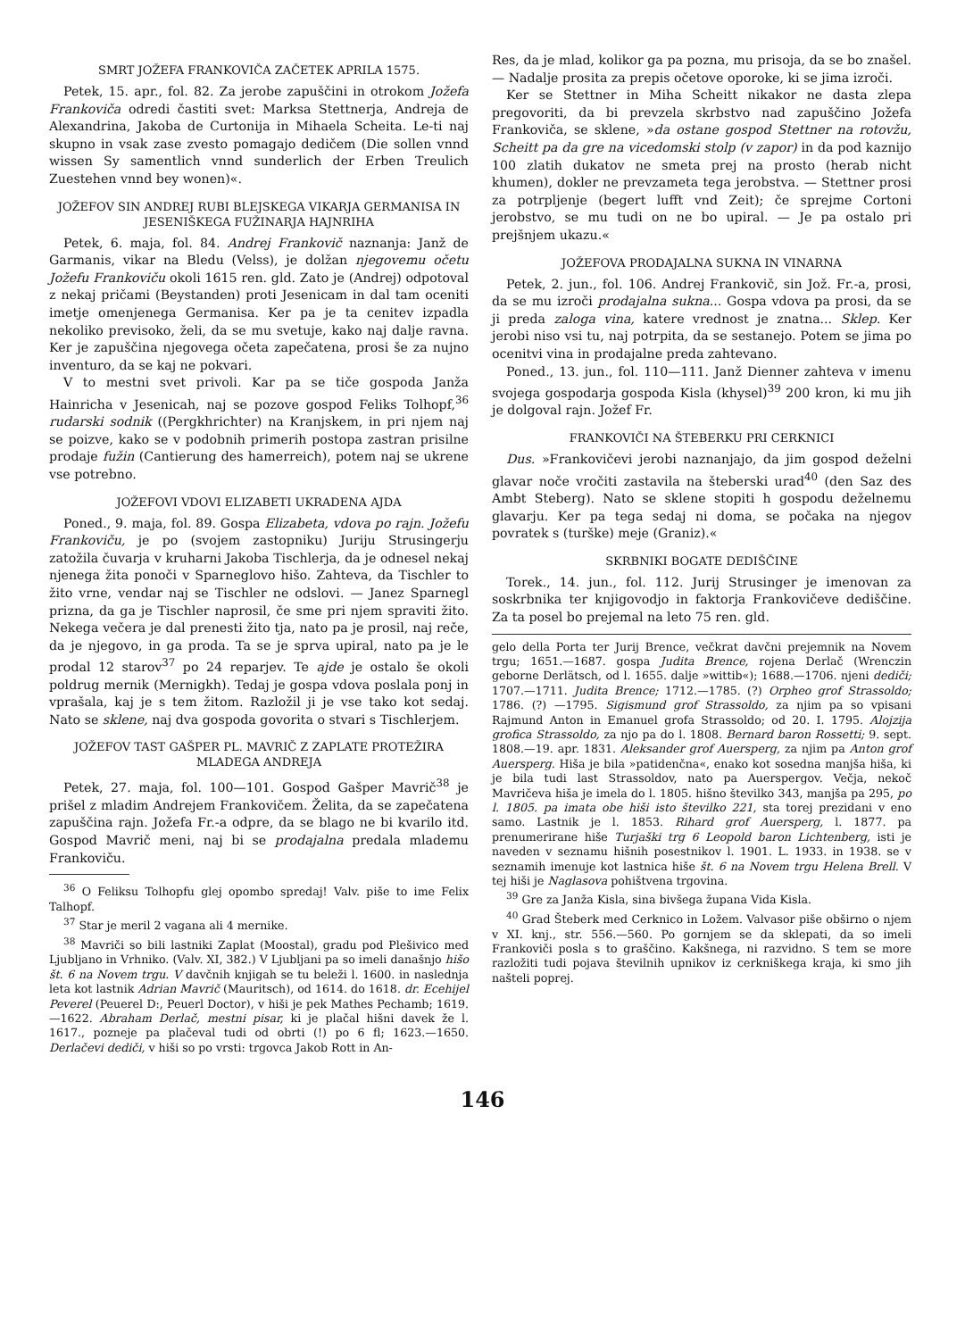SMRT JOŽEFA FRANKOVIČA ZAČETEK APRILA 1575.
Petek, 15. apr., fol. 82. Za jerobe zapuščini in otrokom Jožefa Frankoviča odredi častiti svet: Marksa Stettnerja, Andreja de Alexandrina, Jakoba de Curtonija in Mihaela Scheita. Le-ti naj skupno in vsak zase zvesto pomagajo dedičem (Die sollen vnnd wissen Sy samentlich vnnd sunderlich der Erben Treulich Zuestehen vnnd bey wonen)«.
JOŽEFOV SIN ANDREJ RUBI BLEJSKEGA VIKARJA GERMANISA IN JESENIŠKEGA FUŽINARJA HAJNRIHA
Petek, 6. maja, fol. 84. Andrej Frankovič naznanja: Janž de Garmanis, vikar na Bledu (Velss), je dolžan njegovemu očetu Jožefu Frankoviču okoli 1615 ren. gld. Zato je (Andrej) odpotoval z nekaj pričami (Beystanden) proti Jesenicam in dal tam oceniti imetje omenjenega Germanisa. Ker pa je ta cenitev izpadla nekoliko previsoko, želi, da se mu svetuje, kako naj dalje ravna. Ker je zapuščina njegovega očeta zapečatena, prosi še za nujno inventuro, da se kaj ne pokvari.
V to mestni svet privoli. Kar pa se tiče gospoda Janža Hainricha v Jesenicah, naj se pozove gospod Feliks Tolhopf,<sup>36</sup> rudarski sodnik ((Pergkhrichter) na Kranjskem, in pri njem naj se poizve, kako se v podobnih primerih postopa zastran prisilne prodaje fužin (Cantierung des hamerreich), potem naj se ukrene vse potrebno.
JOŽEFOVI VDOVI ELIZABETI UKRADENA AJDA
Poned., 9. maja, fol. 89. Gospa Elizabeta, vdova po rajn. Jožefu Frankoviču, je po (svojem zastopniku) Juriju Strusingerju zatožila čuvarja v kruharni Jakoba Tischlerja, da je odnesel nekaj njenega žita ponoči v Sparneglovo hišo. Zahteva, da Tischler to žito vrne, vendar naj se Tischler ne odslovi. — Janez Sparnegl prizna, da ga je Tischler naprosil, če sme pri njem spraviti žito. Nekega večera je dal prenesti žito tja, nato pa je prosil, naj reče, da je njegovo, in ga proda. Ta se je sprva upiral, nato pa je le prodal 12 starov<sup>37</sup> po 24 reparjev. Te ajde je ostalo še okoli poldrug mernik (Mernigkh). Tedaj je gospa vdova poslala ponj in vprašala, kaj je s tem žitom. Razložil ji je vse tako kot sedaj. Nato se sklene, naj dva gospoda govorita o stvari s Tischlerjem.
JOŽEFOV TAST GAŠPER PL. MAVRIČ Z ZAPLATE PROTEŽIRA MLADEGA ANDREJA
Petek, 27. maja, fol. 100—101. Gospod Gašper Mavrič<sup>38</sup> je prišel z mladim Andrejem Frankovičem. Želita, da se zapečatena zapuščina rajn. Jožefa Fr.-a odpre, da se blago ne bi kvarilo itd. Gospod Mavrič meni, naj bi se prodajalna predala mlademu Frankoviču.
<sup>36</sup> O Feliksu Tolhopfu glej opombo spredaj! Valv. piše to ime Felix Talhopf.
<sup>37</sup> Star je meril 2 vagana ali 4 mernike.
<sup>38</sup> Mavriči so bili lastniki Zaplat (Moostal), gradu pod Plešivico med Ljubljano in Vrhniko. (Valv. XI, 382.) V Ljubljani pa so imeli današnjo hišo št. 6 na Novem trgu. V davčnih knjigah se tu beleži l. 1600. in naslednja leta kot lastnik Adrian Mavrič (Mauritsch), od 1614. do 1618. dr. Ecehijel Peverel (Peuerel D:, Peuerl Doctor), v hiši je pek Mathes Pechamb; 1619.—1622. Abraham Derlač, mestni pisar, ki je plačal hišni davek že l. 1617., pozneje pa plačeval tudi od obrti (!) po 6 fl; 1623.—1650. Derlačevi dediči, v hiši so po vrsti: trgovca Jakob Rott in An-
Res, da je mlad, kolikor ga pa pozna, mu prisoja, da se bo znašel. — Nadalje prosita za prepis očetove oporoke, ki se jima izroči.
Ker se Stettner in Miha Scheitt nikakor ne dasta zlepa pregovoriti, da bi prevzela skrbstvo nad zapuščino Jožefa Frankoviča, se sklene, »da ostane gospod Stettner na rotovžu, Scheitt pa da gre na vicedomski stolp (v zapor) in da pod kaznijo 100 zlatih dukatov ne smeta prej na prosto (herab nicht khumen), dokler ne prevzameta tega jerobstva. — Stettner prosi za potrpljenje (begert lufft vnd Zeit); če sprejme Cortoni jerobstvo, se mu tudi on ne bo upiral. — Je pa ostalo pri prejšnjem ukazu.«
JOŽEFOVA PRODAJALNA SUKNA IN VINARNA
Petek, 2. jun., fol. 106. Andrej Frankovič, sin Jož. Fr.-a, prosi, da se mu izroči prodajalna sukna... Gospa vdova pa prosi, da se ji preda zaloga vina, katere vrednost je znatna... Sklep. Ker jerobi niso vsi tu, naj potrpita, da se sestanejo. Potem se jima po ocenitvi vina in prodajalne preda zahtevano.
Poned., 13. jun., fol. 110—111. Janž Dienner zahteva v imenu svojega gospodarja gospoda Kisla (khysel)<sup>39</sup> 200 kron, ki mu jih je dolgoval rajn. Jožef Fr.
FRANKOVIČI NA ŠTEBERKU PRI CERKNICI
Dus. »Frankovičevi jerobi naznanjajo, da jim gospod deželni glavar noče vročiti zastavila na šteberski urad<sup>40</sup> (den Saz des Ambt Steberg). Nato se sklene stopiti h gospodu deželnemu glavarju. Ker pa tega sedaj ni doma, se počaka na njegov povratek s (turške) meje (Graniz).«
SKRBNIKI BOGATE DEDIŠČINE
Torek., 14. jun., fol. 112. Jurij Strusinger je imenovan za soskrbnika ter knjigovodjo in faktorja Frankovičeve dediščine. Za ta posel bo prejemal na leto 75 ren. gld.
gelo della Porta ter Jurij Brence, večkrat davčni prejemnik na Novem trgu; 1651.—1687. gospa Judita Brence, rojena Derlač (Wrenczin geborne Derlätsch, od l. 1655. dalje »wittib«); 1688.—1706. njeni dediči; 1707.—1711. Judita Brence; 1712.—1785. (?) Orpheo grof Strassoldo; 1786. (?) —1795. Sigismund grof Strassoldo, za njim pa so vpisani Rajmund Anton in Emanuel grofa Strassoldo; od 20. I. 1795. Alojzija grofica Strassoldo, za njo pa do l. 1808. Bernard baron Rossetti; 9. sept. 1808.—19. apr. 1831. Aleksander grof Auersperg, za njim pa Anton grof Auersperg. Hiša je bila »patidenčna«, enako kot sosedna manjša hiša, ki je bila tudi last Strassoldov, nato pa Auerspergov. Večja, nekoč Mavričeva hiša je imela do l. 1805. hišno številko 343, manjša pa 295, po l. 1805. pa imata obe hiši isto številko 221, sta torej prezidani v eno samo. Lastnik je l. 1853. Rihard grof Auersperg, l. 1877. pa prenumerirane hiše Turjaški trg 6 Leopold baron Lichtenberg, isti je naveden v seznamu hišnih posestnikov l. 1901. L. 1933. in 1938. se v seznamih imenuje kot lastnica hiše št. 6 na Novem trgu Helena Brell. V tej hiši je Naglasova pohištvena trgovina.
<sup>39</sup> Gre za Janža Kisla, sina bivšega župana Vida Kisla.
<sup>40</sup> Grad Šteberk med Cerknico in Ložem. Valvasor piše obširno o njem v XI. knj., str. 556.—560. Po gornjem se da sklepati, da so imeli Frankoviči posla s to graščino. Kakšnega, ni razvidno. S tem se more razložiti tudi pojava številnih upnikov iz cerkniškega kraja, ki smo jih našteli poprej.
146